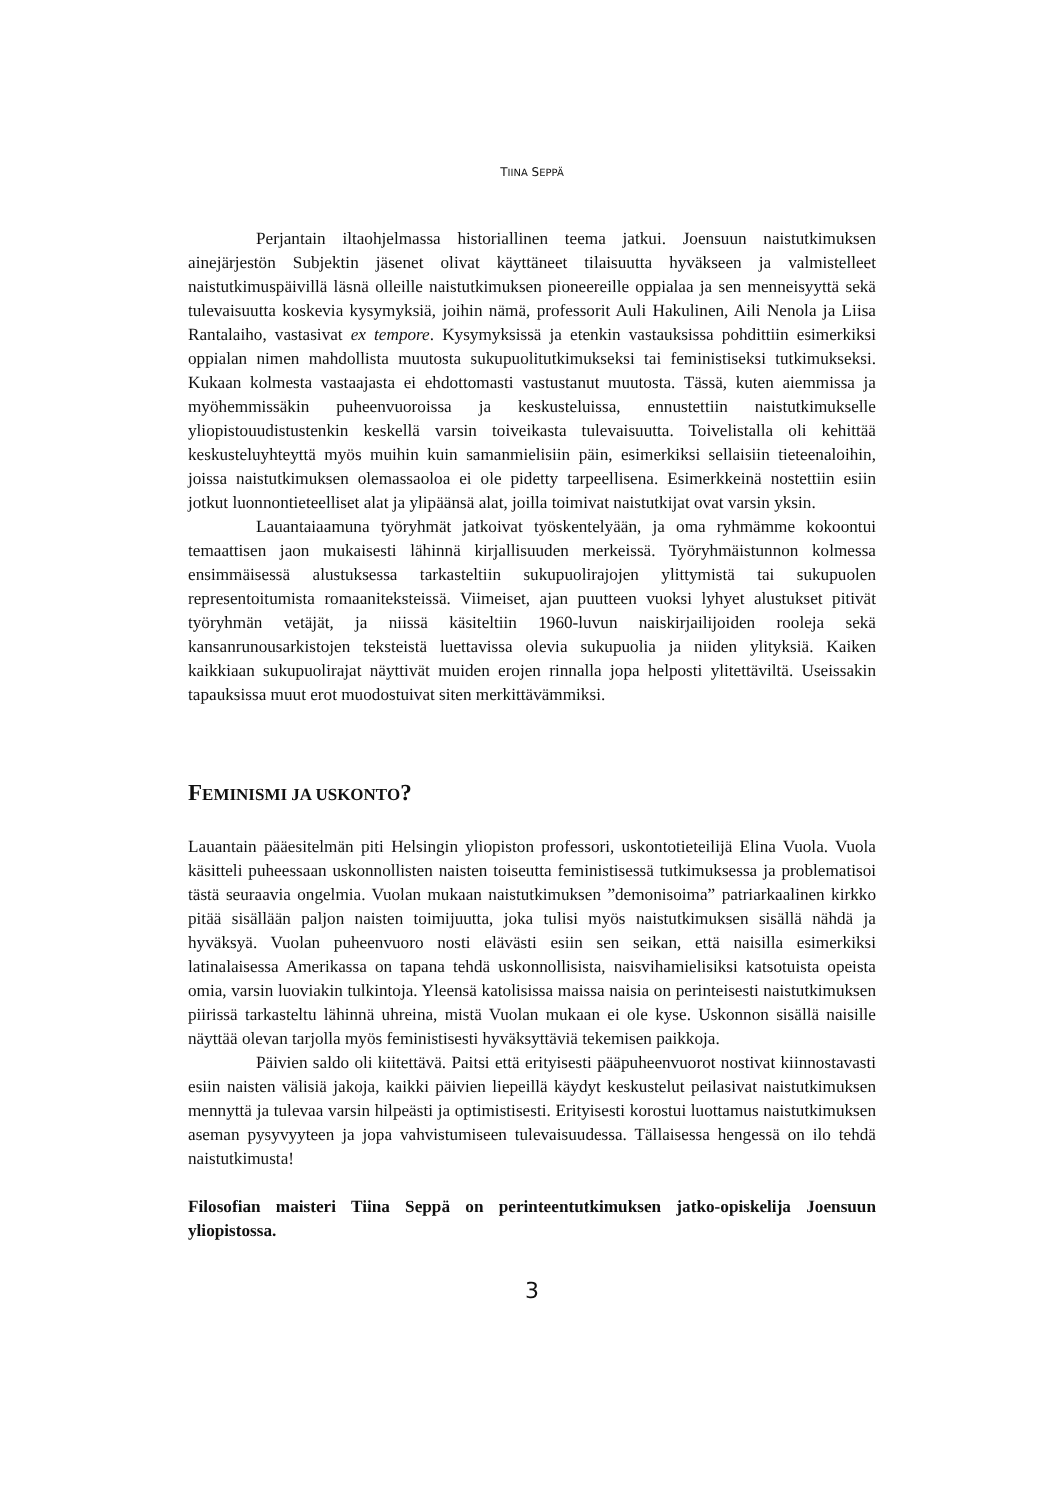TIINA SEPPÄ
Perjantain iltaohjelmassa historiallinen teema jatkui. Joensuun naistutkimuksen ainejärjestön Subjektin jäsenet olivat käyttäneet tilaisuutta hyväkseen ja valmistelleet naistutkimuspäivillä läsnä olleille naistutkimuksen pioneereille oppialaa ja sen menneisyyttä sekä tulevaisuutta koskevia kysymyksiä, joihin nämä, professorit Auli Hakulinen, Aili Nenola ja Liisa Rantalaiho, vastasivat ex tempore. Kysymyksissä ja etenkin vastauksissa pohdittiin esimerkiksi oppialan nimen mahdollista muutosta sukupuolitutkimukseksi tai feministiseksi tutkimukseksi. Kukaan kolmesta vastaajasta ei ehdottomasti vastustanut muutosta. Tässä, kuten aiemmissa ja myöhemmissäkin puheenvuoroissa ja keskusteluissa, ennustettiin naistutkimukselle yliopistouudistustenkin keskellä varsin toiveikasta tulevaisuutta. Toivelistalla oli kehittää keskusteluyhteyttä myös muihin kuin samanmielisiin päin, esimerkiksi sellaisiin tieteenaloihin, joissa naistutkimuksen olemassaoloa ei ole pidetty tarpeellisena. Esimerkkeinä nostettiin esiin jotkut luonnontieteelliset alat ja ylipäänsä alat, joilla toimivat naistutkijat ovat varsin yksin.
Lauantaiaamuna työryhmät jatkoivat työskentelyään, ja oma ryhmämme kokoontui temaattisen jaon mukaisesti lähinnä kirjallisuuden merkeissä. Työryhmäistunnon kolmessa ensimmäisessä alustuksessa tarkasteltiin sukupuolirajojen ylittymistä tai sukupuolen representoitumista romaaniteksteissä. Viimeiset, ajan puutteen vuoksi lyhyet alustukset pitivät työryhmän vetäjät, ja niissä käsiteltiin 1960-luvun naiskirjailijoiden rooleja sekä kansanrunousarkistojen teksteistä luettavissa olevia sukupuolia ja niiden ylityksiä. Kaiken kaikkiaan sukupuolirajat näyttivät muiden erojen rinnalla jopa helposti ylitettäviltä. Useissakin tapauksissa muut erot muodostuivat siten merkittävämmiksi.
FEMINISMI JA USKONTO?
Lauantain pääesitelmän piti Helsingin yliopiston professori, uskontotieteilijä Elina Vuola. Vuola käsitteli puheessaan uskonnollisten naisten toiseutta feministisessä tutkimuksessa ja problematisoi tästä seuraavia ongelmia. Vuolan mukaan naistutkimuksen ”demonisoima” patriarkaalinen kirkko pitää sisällään paljon naisten toimijuutta, joka tulisi myös naistutkimuksen sisällä nähdä ja hyväksyä. Vuolan puheenvuoro nosti elävästi esiin sen seikan, että naisilla esimerkiksi latinalaisessa Amerikassa on tapana tehdä uskonnollisista, naisvihamielisiksi katsotuista opeista omia, varsin luoviakin tulkintoja. Yleensä katolisissa maissa naisia on perinteisesti naistutkimuksen piirissä tarkasteltu lähinnä uhreina, mistä Vuolan mukaan ei ole kyse. Uskonnon sisällä naisille näyttää olevan tarjolla myös feministisesti hyväksyttäviä tekemisen paikkoja.
Päivien saldo oli kiitettävä. Paitsi että erityisesti pääpuheenvuorot nostivat kiinnostavasti esiin naisten välisiä jakoja, kaikki päivien liepeillä käydyt keskustelut peilasivat naistutkimuksen mennyttä ja tulevaa varsin hilpeästi ja optimistisesti. Erityisesti korostui luottamus naistutkimuksen aseman pysyvyyteen ja jopa vahvistumiseen tulevaisuudessa. Tällaisessa hengessä on ilo tehdä naistutkimusta!
Filosofian maisteri Tiina Seppä on perinteentutkimuksen jatko-opiskelija Joensuun yliopistossa.
3